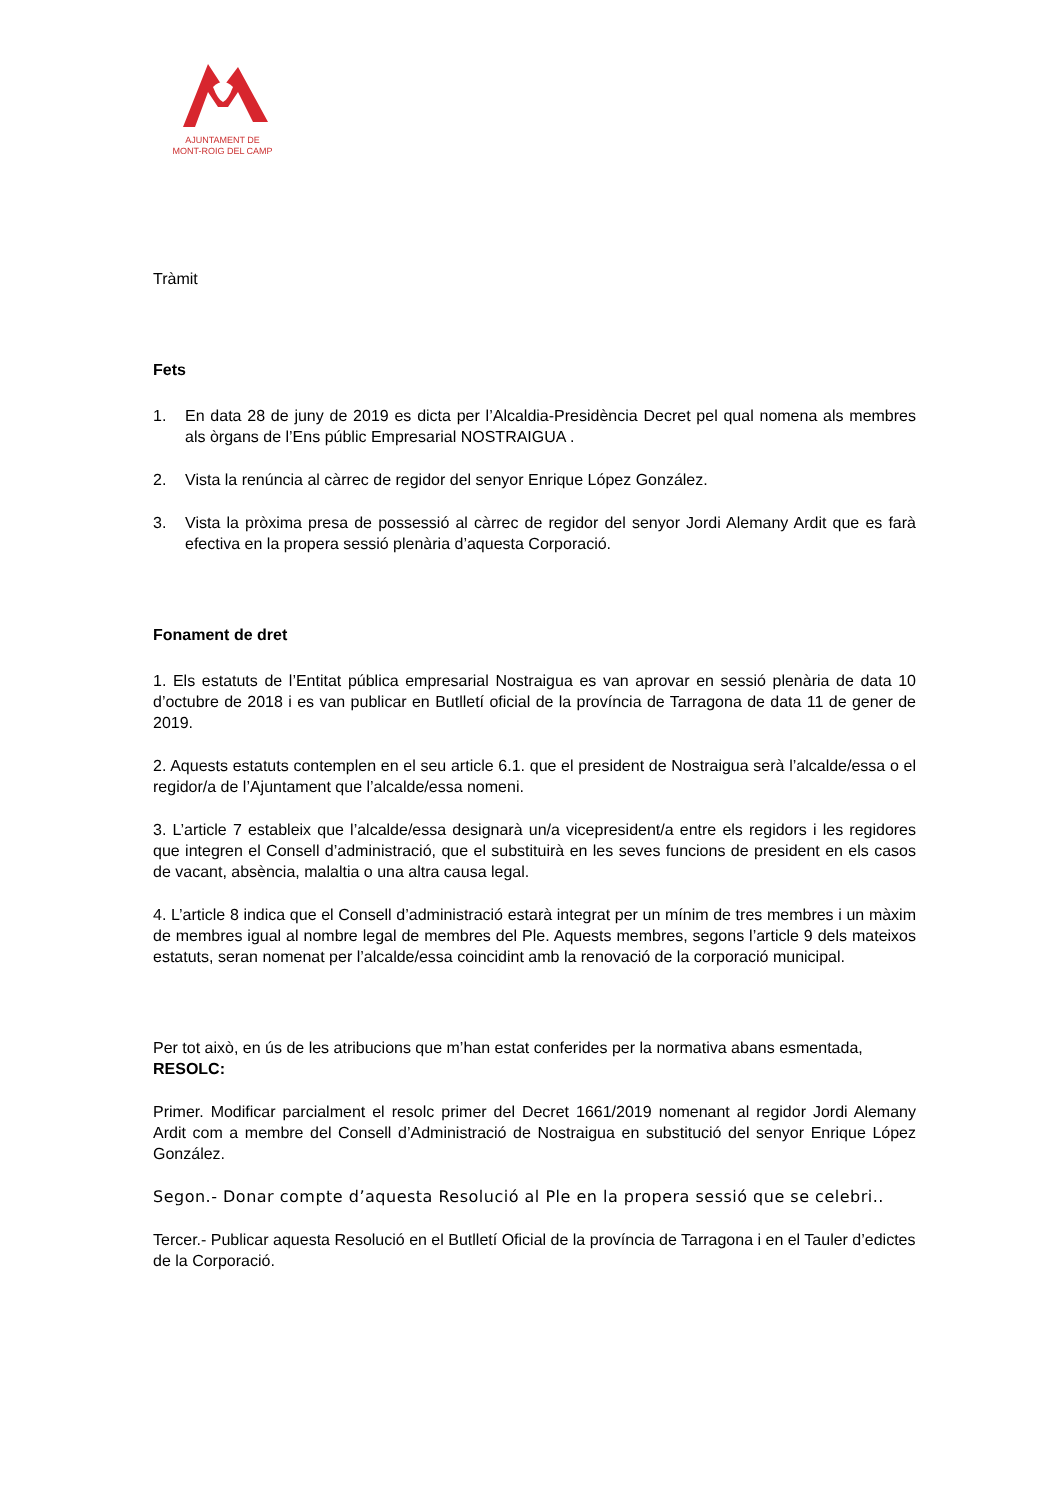AJUNTAMENT DE
MONT-ROIG DEL CAMP
Tràmit
Fets
1. En data 28 de juny de 2019 es dicta per l’Alcaldia-Presidència Decret pel qual nomena als membres als òrgans de l’Ens públic Empresarial NOSTRAIGUA .
2. Vista la renúncia al càrrec de regidor del senyor Enrique López González.
3. Vista la pròxima presa de possessió al càrrec de regidor del senyor Jordi Alemany Ardit que es farà efectiva en la propera sessió plenària d’aquesta Corporació.
Fonament de dret
1. Els estatuts de l’Entitat pública empresarial Nostraigua es van aprovar en sessió plenària de data 10 d’octubre de 2018 i es van publicar en Butlletí oficial de la província de Tarragona de data 11 de gener de 2019.
2. Aquests estatuts contemplen en el seu article 6.1. que el president de Nostraigua serà l’alcalde/essa o el regidor/a de l’Ajuntament que l’alcalde/essa nomeni.
3. L’article 7 estableix que l’alcalde/essa designarà un/a vicepresident/a entre els regidors i les regidores que integren el Consell d’administració, que el substituirà en les seves funcions de president en els casos de vacant, absència, malaltia o una altra causa legal.
4. L’article 8 indica que el Consell d’administració estarà integrat per un mínim de tres membres i un màxim de membres igual al nombre legal de membres del Ple. Aquests membres, segons l’article 9 dels mateixos estatuts, seran nomenat per l’alcalde/essa coincidint amb la renovació de la corporació municipal.
Per tot això, en ús de les atribucions que m’han estat conferides per la normativa abans esmentada, RESOLC:
Primer. Modificar parcialment el resolc primer del Decret 1661/2019 nomenant al regidor Jordi Alemany Ardit com a membre del Consell d’Administració de Nostraigua en substitució del senyor Enrique López González.
Segon.- Donar compte d’aquesta Resolució al Ple en la propera sessió que se celebri..
Tercer.- Publicar aquesta Resolució en el Butlletí Oficial de la província de Tarragona i en el Tauler d’edictes de la Corporació.